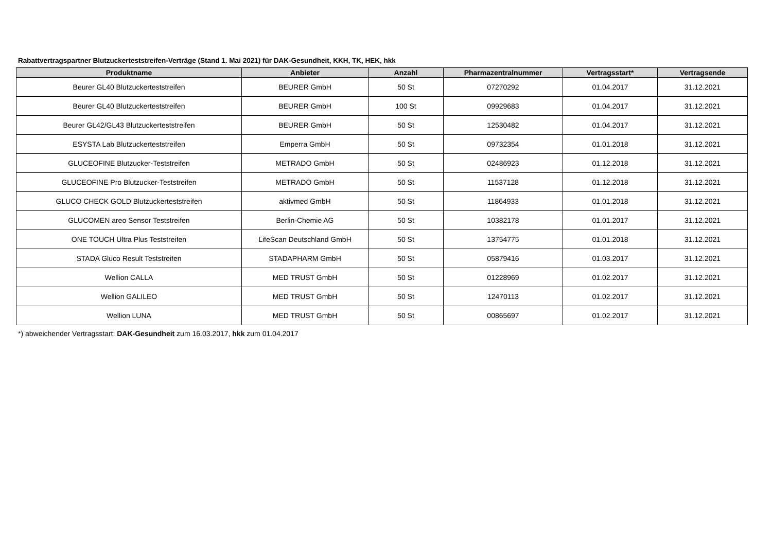Rabattvertragspartner Blutzuckerteststreifen-Verträge (Stand 1. Mai 2021) für DAK-Gesundheit, KKH, TK, HEK, hkk
| Produktname | Anbieter | Anzahl | Pharmazentralnummer | Vertragsstart* | Vertragsende |
| --- | --- | --- | --- | --- | --- |
| Beurer GL40 Blutzuckerteststreifen | BEURER GmbH | 50 St | 07270292 | 01.04.2017 | 31.12.2021 |
| Beurer GL40 Blutzuckerteststreifen | BEURER GmbH | 100 St | 09929683 | 01.04.2017 | 31.12.2021 |
| Beurer GL42/GL43 Blutzuckerteststreifen | BEURER GmbH | 50 St | 12530482 | 01.04.2017 | 31.12.2021 |
| ESYSTA Lab Blutzuckerteststreifen | Emperra GmbH | 50 St | 09732354 | 01.01.2018 | 31.12.2021 |
| GLUCEOFINE Blutzucker-Teststreifen | METRADO GmbH | 50 St | 02486923 | 01.12.2018 | 31.12.2021 |
| GLUCEOFINE Pro Blutzucker-Teststreifen | METRADO GmbH | 50 St | 11537128 | 01.12.2018 | 31.12.2021 |
| GLUCO CHECK GOLD Blutzuckerteststreifen | aktivmed GmbH | 50 St | 11864933 | 01.01.2018 | 31.12.2021 |
| GLUCOMEN areo Sensor Teststreifen | Berlin-Chemie AG | 50 St | 10382178 | 01.01.2017 | 31.12.2021 |
| ONE TOUCH Ultra Plus Teststreifen | LifeScan Deutschland GmbH | 50 St | 13754775 | 01.01.2018 | 31.12.2021 |
| STADA Gluco Result Teststreifen | STADAPHARM GmbH | 50 St | 05879416 | 01.03.2017 | 31.12.2021 |
| Wellion CALLA | MED TRUST GmbH | 50 St | 01228969 | 01.02.2017 | 31.12.2021 |
| Wellion GALILEO | MED TRUST GmbH | 50 St | 12470113 | 01.02.2017 | 31.12.2021 |
| Wellion LUNA | MED TRUST GmbH | 50 St | 00865697 | 01.02.2017 | 31.12.2021 |
*) abweichender Vertragsstart: DAK-Gesundheit zum 16.03.2017, hkk zum 01.04.2017